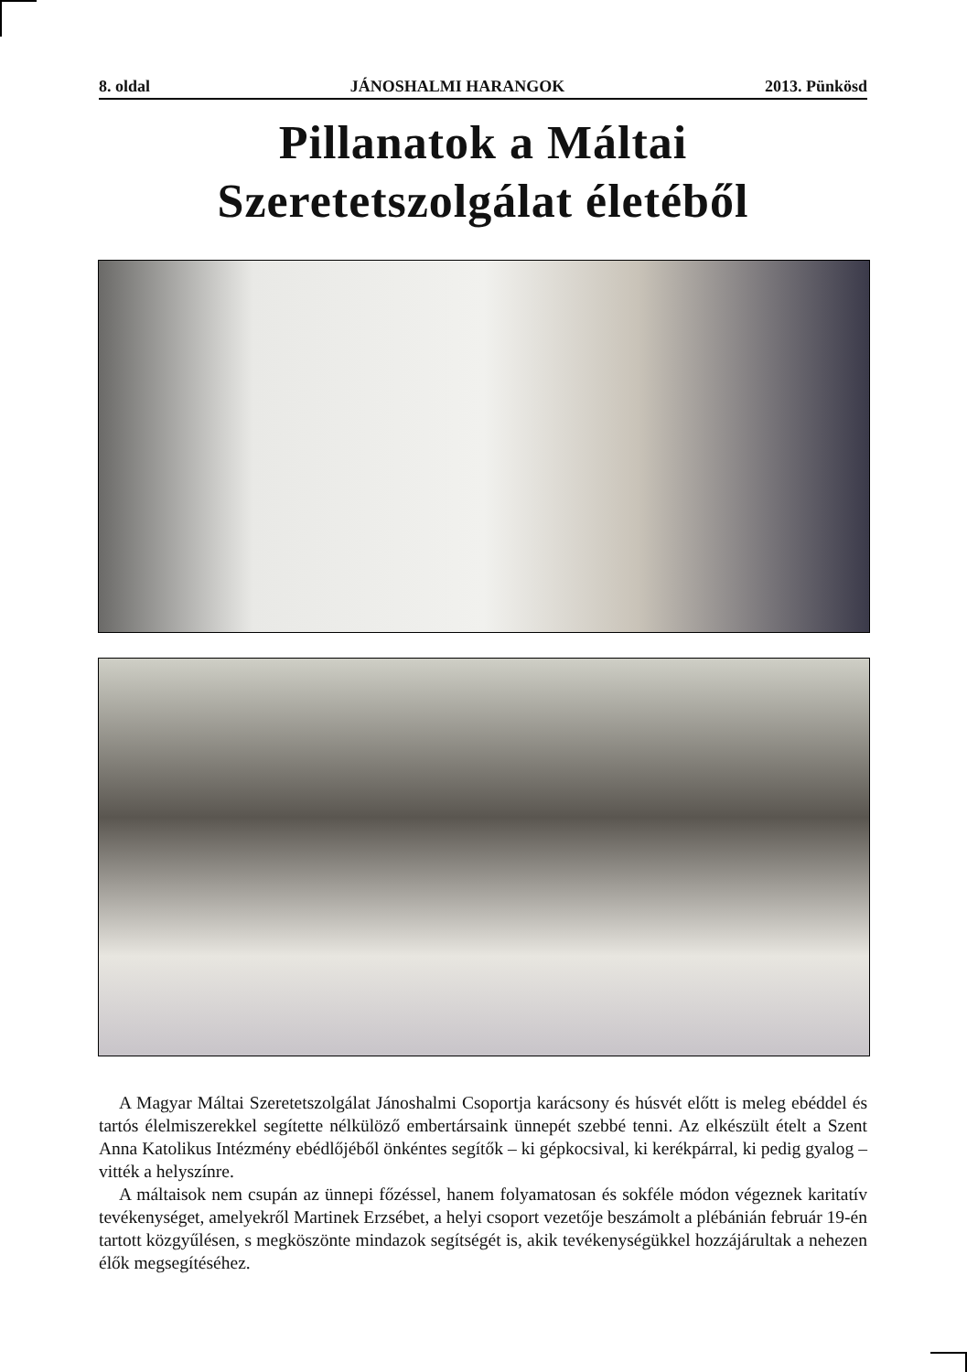8. oldal JÁNOSHALMI HARANGOK 2013. Pünkösd
Pillanatok a Máltai
Szeretetszolgálat életéből
A Magyar Máltai Szeretetszolgálat Jánoshalmi Csoportja karácsony és húsvét előtt is meleg ebéddel és tartós élelmiszerekkel segítette nélkülöző embertársaink ünnepét szebbé tenni. Az elkészült ételt a Szent Anna Katolikus Intézmény ebédlőjéből önkéntes segítők – ki gépkocsival, ki kerékpárral, ki pedig gyalog – vitték a helyszínre.
A máltaisok nem csupán az ünnepi főzéssel, hanem folyamatosan és sokféle módon végeznek karitatív tevékenységet, amelyekről Martinek Erzsébet, a helyi csoport vezetője beszámolt a plébánián február 19-én tartott közgyűlésen, s megköszönte mindazok segítségét is, akik tevékenységükkel hozzájárultak a nehezen élők megsegítéséhez.